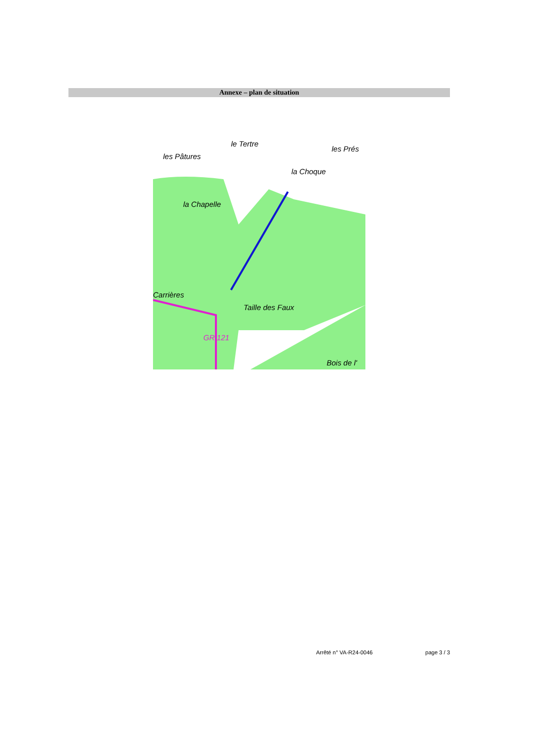Annexe – plan de situation
les Pâtures
le Tertre
les Prés
la Choque
la Chapelle
Taille des Faux
Carrières
Bois de l'
GR 121
Arrêté n° VA-R24-0046 page 3 / 3